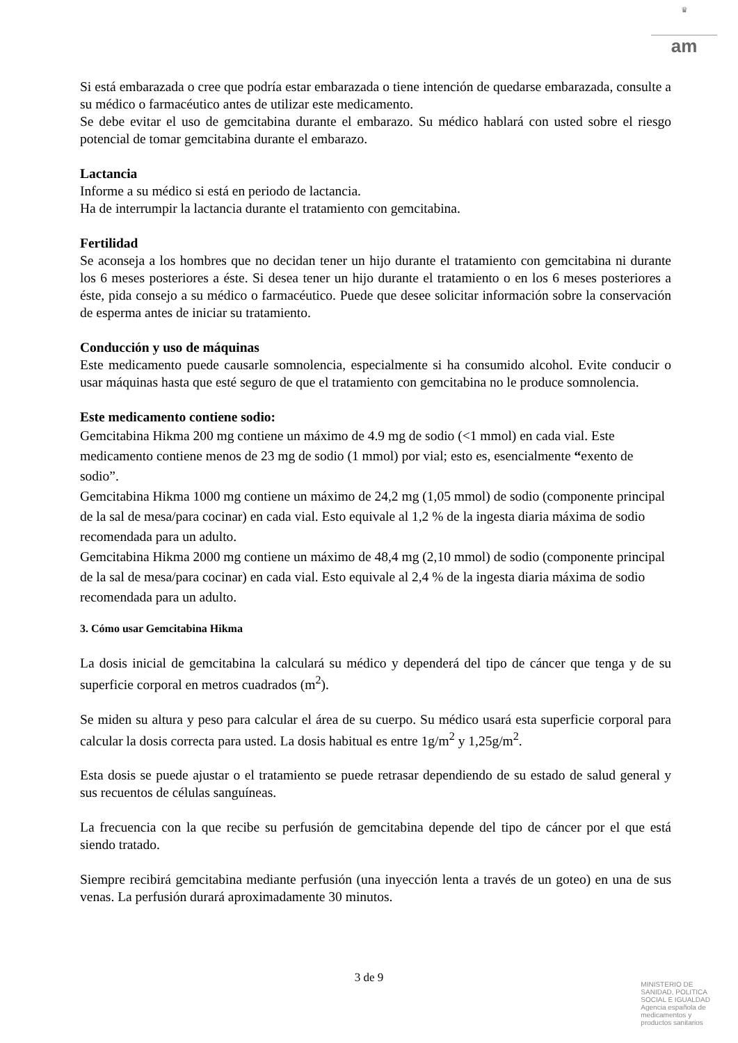♛
am
Si está embarazada o cree que podría estar embarazada o tiene intención de quedarse embarazada, consulte a su médico o farmacéutico antes de utilizar este medicamento.
Se debe evitar el uso de gemcitabina durante el embarazo. Su médico hablará con usted sobre el riesgo potencial de tomar gemcitabina durante el embarazo.
Lactancia
Informe a su médico si está en periodo de lactancia.
Ha de interrumpir la lactancia durante el tratamiento con gemcitabina.
Fertilidad
Se aconseja a los hombres que no decidan tener un hijo durante el tratamiento con gemcitabina ni durante los 6 meses posteriores a éste. Si desea tener un hijo durante el tratamiento o en los 6 meses posteriores a éste, pida consejo a su médico o farmacéutico. Puede que desee solicitar información sobre la conservación de esperma antes de iniciar su tratamiento.
Conducción y uso de máquinas
Este medicamento puede causarle somnolencia, especialmente si ha consumido alcohol. Evite conducir o usar máquinas hasta que esté seguro de que el tratamiento con gemcitabina no le produce somnolencia.
Este medicamento contiene sodio:
Gemcitabina Hikma 200 mg contiene un máximo de 4.9 mg de sodio (<1 mmol) en cada vial. Este medicamento contiene menos de 23 mg de sodio (1 mmol) por vial; esto es, esencialmente “exento de sodio”.
Gemcitabina Hikma 1000 mg contiene un máximo de 24,2 mg (1,05 mmol) de sodio (componente principal de la sal de mesa/para cocinar) en cada vial. Esto equivale al 1,2 % de la ingesta diaria máxima de sodio recomendada para un adulto.
Gemcitabina Hikma 2000 mg contiene un máximo de 48,4 mg (2,10 mmol) de sodio (componente principal de la sal de mesa/para cocinar) en cada vial. Esto equivale al 2,4 % de la ingesta diaria máxima de sodio recomendada para un adulto.
3. Cómo usar Gemcitabina Hikma
La dosis inicial de gemcitabina la calculará su médico y dependerá del tipo de cáncer que tenga y de su superficie corporal en metros cuadrados (m<sup>2</sup>).
Se miden su altura y peso para calcular el área de su cuerpo. Su médico usará esta superficie corporal para calcular la dosis correcta para usted. La dosis habitual es entre 1g/m<sup>2</sup> y 1,25g/m<sup>2</sup>.
Esta dosis se puede ajustar o el tratamiento se puede retrasar dependiendo de su estado de salud general y sus recuentos de células sanguíneas.
La frecuencia con la que recibe su perfusión de gemcitabina depende del tipo de cáncer por el que está siendo tratado.
Siempre recibirá gemcitabina mediante perfusión (una inyección lenta a través de un goteo) en una de sus venas. La perfusión durará aproximadamente 30 minutos.
3 de 9
MINISTERIO DE
SANIDAD, POLITICA
SOCIAL E IGUALDAD
Agencia española de
medicamentos y
productos sanitarios